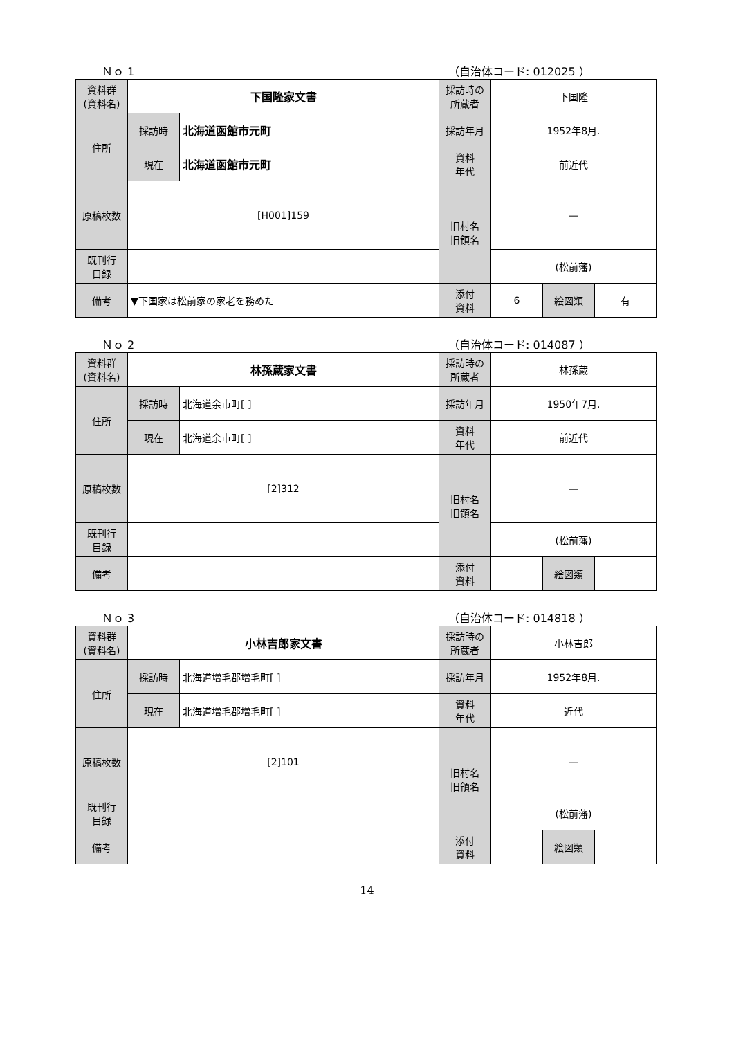Ｎｏ 1 （自治体コード: 012025 ）
| 資料群 (資料名) | 下国隆家文書 | | 採訪時の 所蔵者 | 下国隆 | | |
| 住所 | 採訪時 | 北海道函館市元町 | 採訪年月 | 1952年8月. | | |
| | 現在 | 北海道函館市元町 | 資料 年代 | 前近代 | | |
| 原稿枚数 | [H001]159 | | 旧村名 旧領名 | ― | | |
| 既刊行 目録 | | | | (松前藩) | | |
| 備考 | ▼下国家は松前家の家老を務めた | | | | | |
| | | | 添付 資料 | 6 | 絵図類 | 有 |
Ｎｏ 2 （自治体コード: 014087 ）
| 資料群 (資料名) | 林孫蔵家文書 | | 採訪時の 所蔵者 | 林孫蔵 | | |
| 住所 | 採訪時 | 北海道余市町[ ] | 採訪年月 | 1950年7月. | | |
| | 現在 | 北海道余市町[ ] | 資料 年代 | 前近代 | | |
| 原稿枚数 | [2]312 | | 旧村名 旧領名 | ― | | |
| 既刊行 目録 | | | | (松前藩) | | |
| 備考 | | | | | | |
| | | | 添付 資料 | | 絵図類 | |
Ｎｏ 3 （自治体コード: 014818 ）
| 資料群 (資料名) | 小林吉郎家文書 | | 採訪時の 所蔵者 | 小林吉郎 | | |
| 住所 | 採訪時 | 北海道増毛郡増毛町[ ] | 採訪年月 | 1952年8月. | | |
| | 現在 | 北海道増毛郡増毛町[ ] | 資料 年代 | 近代 | | |
| 原稿枚数 | [2]101 | | 旧村名 旧領名 | ― | | |
| 既刊行 目録 | | | | (松前藩) | | |
| 備考 | | | | | | |
| | | | 添付 資料 | | 絵図類 | |
14